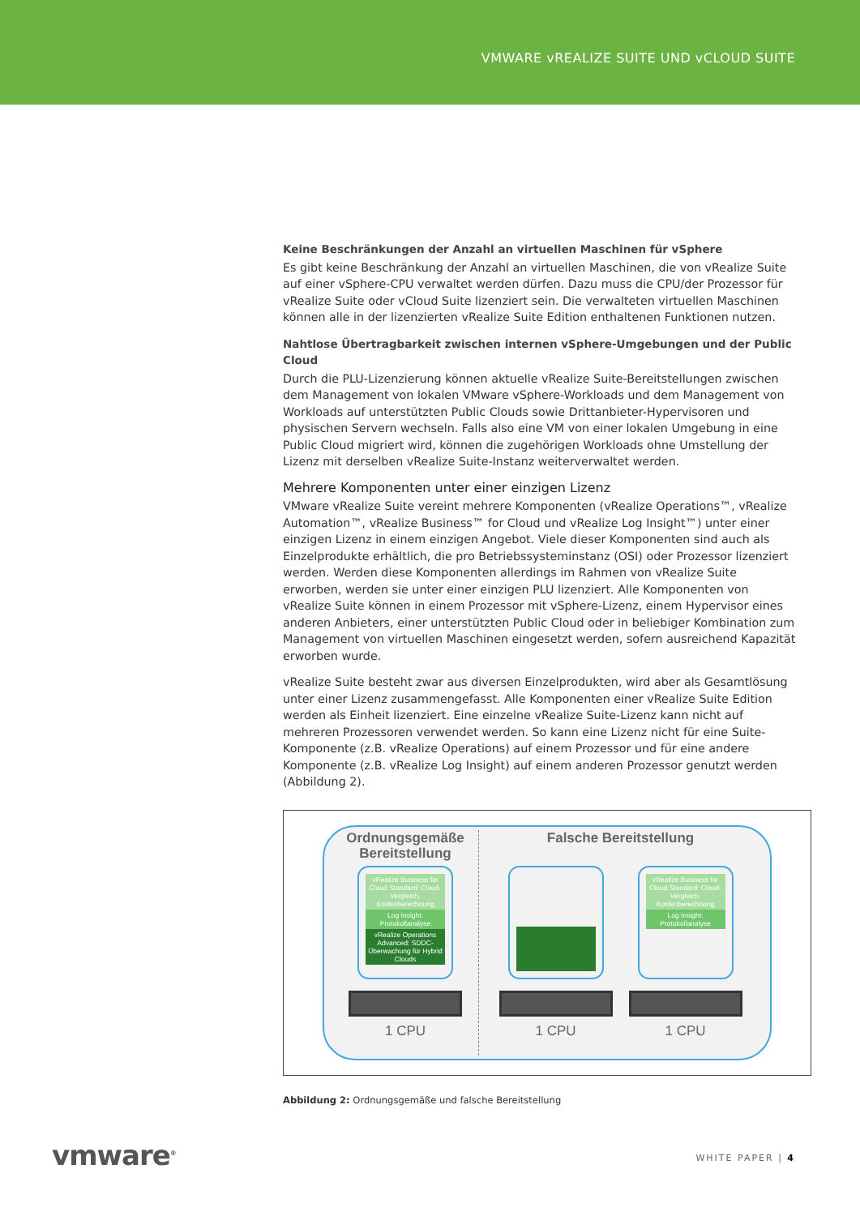VMWARE vREALIZE SUITE UND vCLOUD SUITE
Keine Beschränkungen der Anzahl an virtuellen Maschinen für vSphere
Es gibt keine Beschränkung der Anzahl an virtuellen Maschinen, die von vRealize Suite auf einer vSphere-CPU verwaltet werden dürfen. Dazu muss die CPU/der Prozessor für vRealize Suite oder vCloud Suite lizenziert sein. Die verwalteten virtuellen Maschinen können alle in der lizenzierten vRealize Suite Edition enthaltenen Funktionen nutzen.
Nahtlose Übertragbarkeit zwischen internen vSphere-Umgebungen und der Public Cloud
Durch die PLU-Lizenzierung können aktuelle vRealize Suite-Bereitstellungen zwischen dem Management von lokalen VMware vSphere-Workloads und dem Management von Workloads auf unterstützten Public Clouds sowie Drittanbieter-Hypervisoren und physischen Servern wechseln. Falls also eine VM von einer lokalen Umgebung in eine Public Cloud migriert wird, können die zugehörigen Workloads ohne Umstellung der Lizenz mit derselben vRealize Suite-Instanz weiterverwaltet werden.
Mehrere Komponenten unter einer einzigen Lizenz
VMware vRealize Suite vereint mehrere Komponenten (vRealize Operations™, vRealize Automation™, vRealize Business™ for Cloud und vRealize Log Insight™) unter einer einzigen Lizenz in einem einzigen Angebot. Viele dieser Komponenten sind auch als Einzelprodukte erhältlich, die pro Betriebssysteminstanz (OSI) oder Prozessor lizenziert werden. Werden diese Komponenten allerdings im Rahmen von vRealize Suite erworben, werden sie unter einer einzigen PLU lizenziert. Alle Komponenten von vRealize Suite können in einem Prozessor mit vSphere-Lizenz, einem Hypervisor eines anderen Anbieters, einer unterstützten Public Cloud oder in beliebiger Kombination zum Management von virtuellen Maschinen eingesetzt werden, sofern ausreichend Kapazität erworben wurde.
vRealize Suite besteht zwar aus diversen Einzelprodukten, wird aber als Gesamtlösung unter einer Lizenz zusammengefasst. Alle Komponenten einer vRealize Suite Edition werden als Einheit lizenziert. Eine einzelne vRealize Suite-Lizenz kann nicht auf mehreren Prozessoren verwendet werden. So kann eine Lizenz nicht für eine Suite-Komponente (z.B. vRealize Operations) auf einem Prozessor und für eine andere Komponente (z.B. vRealize Log Insight) auf einem anderen Prozessor genutzt werden (Abbildung 2).
Ordnungsgemäße Bereitstellung
vRealize Business for Cloud Standard: Cloud-Vergleich, Kostenberechnung
Log Insight: Protokollanalyse
vRealize Operations Advanced: SDDC-Überwachung für Hybrid Clouds
1 CPU
Falsche Bereitstellung
1 CPU
vRealize Business for Cloud Standard: Cloud-Vergleich, Kostenberechnung
Log Insight: Protokollanalyse
1 CPU
Abbildung 2: Ordnungsgemäße und falsche Bereitstellung
vmware<sup>®</sup> WHITE PAPER | 4